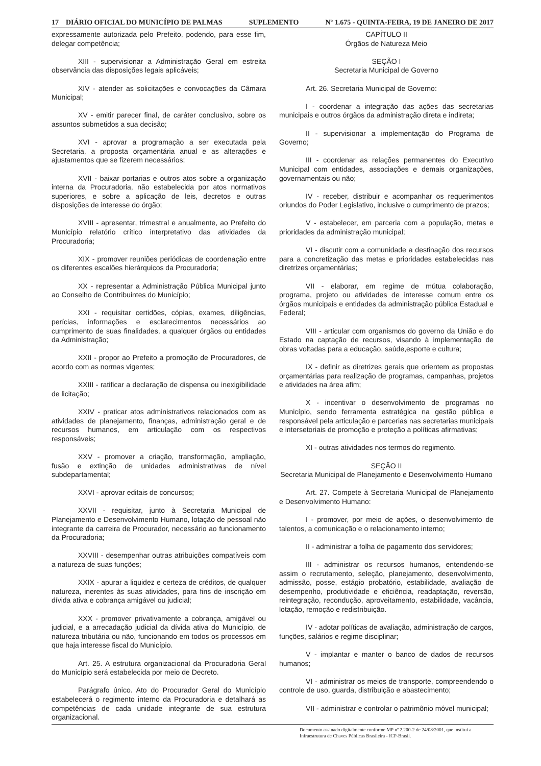17 DIÁRIO OFICIAL DO MUNICÍPIO DE PALMAS SUPLEMENTO Nº 1.675 - QUINTA-FEIRA, 19 DE JANEIRO DE 2017
expressamente autorizada pelo Prefeito, podendo, para esse fim, delegar competência;
XIII - supervisionar a Administração Geral em estreita observância das disposições legais aplicáveis;
XIV - atender as solicitações e convocações da Câmara Municipal;
XV - emitir parecer final, de caráter conclusivo, sobre os assuntos submetidos a sua decisão;
XVI - aprovar a programação a ser executada pela Secretaria, a proposta orçamentária anual e as alterações e ajustamentos que se fizerem necessários;
XVII - baixar portarias e outros atos sobre a organização interna da Procuradoria, não estabelecida por atos normativos superiores, e sobre a aplicação de leis, decretos e outras disposições de interesse do órgão;
XVIII - apresentar, trimestral e anualmente, ao Prefeito do Município relatório crítico interpretativo das atividades da Procuradoria;
XIX - promover reuniões periódicas de coordenação entre os diferentes escalões hierárquicos da Procuradoria;
XX - representar a Administração Pública Municipal junto ao Conselho de Contribuintes do Município;
XXI - requisitar certidões, cópias, exames, diligências, perícias, informações e esclarecimentos necessários ao cumprimento de suas finalidades, a qualquer órgãos ou entidades da Administração;
XXII - propor ao Prefeito a promoção de Procuradores, de acordo com as normas vigentes;
XXIII - ratificar a declaração de dispensa ou inexigibilidade de licitação;
XXIV - praticar atos administrativos relacionados com as atividades de planejamento, finanças, administração geral e de recursos humanos, em articulação com os respectivos responsáveis;
XXV - promover a criação, transformação, ampliação, fusão e extinção de unidades administrativas de nível subdepartamental;
XXVI - aprovar editais de concursos;
XXVII - requisitar, junto à Secretaria Municipal de Planejamento e Desenvolvimento Humano, lotação de pessoal não integrante da carreira de Procurador, necessário ao funcionamento da Procuradoria;
XXVIII - desempenhar outras atribuições compatíveis com a natureza de suas funções;
XXIX - apurar a liquidez e certeza de créditos, de qualquer natureza, inerentes às suas atividades, para fins de inscrição em dívida ativa e cobrança amigável ou judicial;
XXX - promover privativamente a cobrança, amigável ou judicial, e a arrecadação judicial da dívida ativa do Município, de natureza tributária ou não, funcionando em todos os processos em que haja interesse fiscal do Município.
Art. 25. A estrutura organizacional da Procuradoria Geral do Município será estabelecida por meio de Decreto.
Parágrafo único. Ato do Procurador Geral do Município estabelecerá o regimento interno da Procuradoria e detalhará as competências de cada unidade integrante de sua estrutura organizacional.
CAPÍTULO II
Órgãos de Natureza Meio
SEÇÃO I
Secretaria Municipal de Governo
Art. 26. Secretaria Municipal de Governo:
I - coordenar a integração das ações das secretarias municipais e outros órgãos da administração direta e indireta;
II - supervisionar a implementação do Programa de Governo;
III - coordenar as relações permanentes do Executivo Municipal com entidades, associações e demais organizações, governamentais ou não;
IV - receber, distribuir e acompanhar os requerimentos oriundos do Poder Legislativo, inclusive o cumprimento de prazos;
V - estabelecer, em parceria com a população, metas e prioridades da administração municipal;
VI - discutir com a comunidade a destinação dos recursos para a concretização das metas e prioridades estabelecidas nas diretrizes orçamentárias;
VII - elaborar, em regime de mútua colaboração, programa, projeto ou atividades de interesse comum entre os órgãos municipais e entidades da administração pública Estadual e Federal;
VIII - articular com organismos do governo da União e do Estado na captação de recursos, visando à implementação de obras voltadas para a educação, saúde,esporte e cultura;
IX - definir as diretrizes gerais que orientem as propostas orçamentárias para realização de programas, campanhas, projetos e atividades na área afim;
X - incentivar o desenvolvimento de programas no Município, sendo ferramenta estratégica na gestão pública e responsável pela articulação e parcerias nas secretarias municipais e intersetoriais de promoção e proteção a políticas afirmativas;
XI - outras atividades nos termos do regimento.
SEÇÃO II
Secretaria Municipal de Planejamento e Desenvolvimento Humano
Art. 27. Compete à Secretaria Municipal de Planejamento e Desenvolvimento Humano:
I - promover, por meio de ações, o desenvolvimento de talentos, a comunicação e o relacionamento interno;
II - administrar a folha de pagamento dos servidores;
III - administrar os recursos humanos, entendendo-se assim o recrutamento, seleção, planejamento, desenvolvimento, admissão, posse, estágio probatório, estabilidade, avaliação de desempenho, produtividade e eficiência, readaptação, reversão, reintegração, recondução, aproveitamento, estabilidade, vacância, lotação, remoção e redistribuição.
IV - adotar políticas de avaliação, administração de cargos, funções, salários e regime disciplinar;
V - implantar e manter o banco de dados de recursos humanos;
VI - administrar os meios de transporte, compreendendo o controle de uso, guarda, distribuição e abastecimento;
VII - administrar e controlar o patrimônio móvel municipal;
Documento assinado digitalmente conforme MP nº 2.200-2 de 24/08/2001, que institui a Infraestrutura de Chaves Públicas Brasileira - ICP-Brasil.